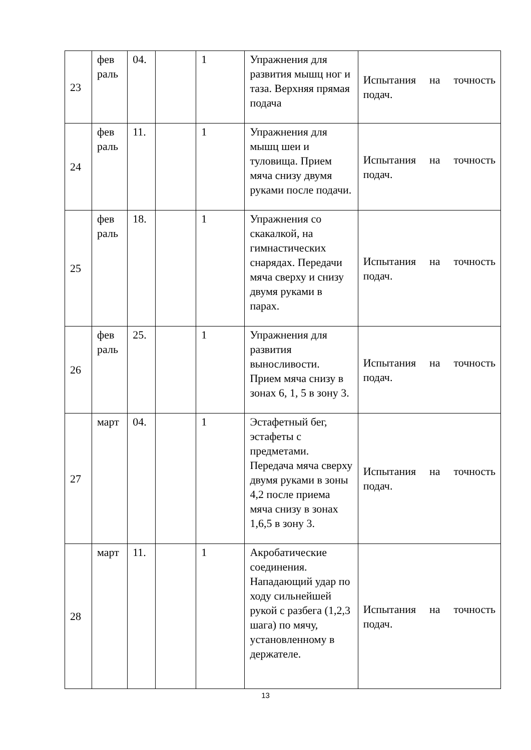| 23 | фев раль | 04. | | 1 | Упражнения для развития мышц ног и таза. Верхняя прямая подача | Испытания на точность подач. |
| 24 | фев раль | 11. | | 1 | Упражнения для мышц шеи и туловища. Прием мяча снизу двумя руками после подачи. | Испытания на точность подач. |
| 25 | фев раль | 18. | | 1 | Упражнения со скакалкой, на гимнастических снарядах. Передачи мяча сверху и снизу двумя руками в парах. | Испытания на точность подач. |
| 26 | фев раль | 25. | | 1 | Упражнения для развития выносливости. Прием мяча снизу в зонах 6, 1, 5 в зону 3. | Испытания на точность подач. |
| 27 | март | 04. | | 1 | Эстафетный бег, эстафеты с предметами. Передача мяча сверху двумя руками в зоны 4,2 после приема мяча снизу в зонах 1,6,5 в зону 3. | Испытания на точность подач. |
| 28 | март | 11. | | 1 | Акробатические соединения. Нападающий удар по ходу сильнейшей рукой с разбега (1,2,3 шага) по мячу, установленному в держателе. | Испытания на точность подач. |
13